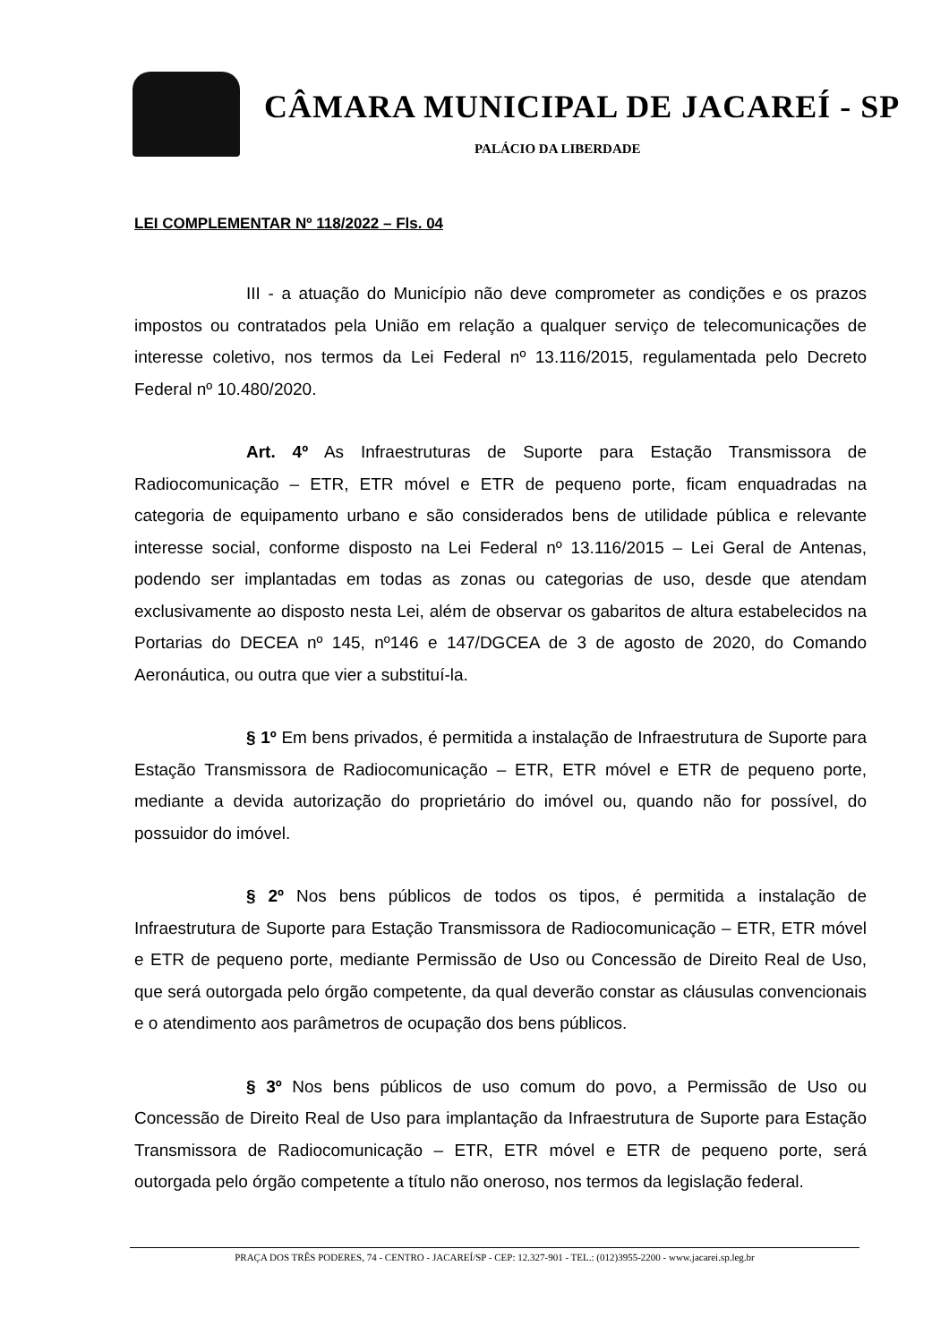CÂMARA MUNICIPAL DE JACAREÍ - SP
PALÁCIO DA LIBERDADE
LEI COMPLEMENTAR Nº 118/2022 – Fls. 04
III - a atuação do Município não deve comprometer as condições e os prazos impostos ou contratados pela União em relação a qualquer serviço de telecomunicações de interesse coletivo, nos termos da Lei Federal nº 13.116/2015, regulamentada pelo Decreto Federal nº 10.480/2020.
Art. 4º As Infraestruturas de Suporte para Estação Transmissora de Radiocomunicação – ETR, ETR móvel e ETR de pequeno porte, ficam enquadradas na categoria de equipamento urbano e são considerados bens de utilidade pública e relevante interesse social, conforme disposto na Lei Federal nº 13.116/2015 – Lei Geral de Antenas, podendo ser implantadas em todas as zonas ou categorias de uso, desde que atendam exclusivamente ao disposto nesta Lei, além de observar os gabaritos de altura estabelecidos na Portarias do DECEA nº 145, nº146 e 147/DGCEA de 3 de agosto de 2020, do Comando Aeronáutica, ou outra que vier a substituí-la.
§ 1º Em bens privados, é permitida a instalação de Infraestrutura de Suporte para Estação Transmissora de Radiocomunicação – ETR, ETR móvel e ETR de pequeno porte, mediante a devida autorização do proprietário do imóvel ou, quando não for possível, do possuidor do imóvel.
§ 2º Nos bens públicos de todos os tipos, é permitida a instalação de Infraestrutura de Suporte para Estação Transmissora de Radiocomunicação – ETR, ETR móvel e ETR de pequeno porte, mediante Permissão de Uso ou Concessão de Direito Real de Uso, que será outorgada pelo órgão competente, da qual deverão constar as cláusulas convencionais e o atendimento aos parâmetros de ocupação dos bens públicos.
§ 3º Nos bens públicos de uso comum do povo, a Permissão de Uso ou Concessão de Direito Real de Uso para implantação da Infraestrutura de Suporte para Estação Transmissora de Radiocomunicação – ETR, ETR móvel e ETR de pequeno porte, será outorgada pelo órgão competente a título não oneroso, nos termos da legislação federal.
PRAÇA DOS TRÊS PODERES, 74 - CENTRO - JACAREÍ/SP - CEP: 12.327-901 - TEL.: (012)3955-2200 - www.jacarei.sp.leg.br